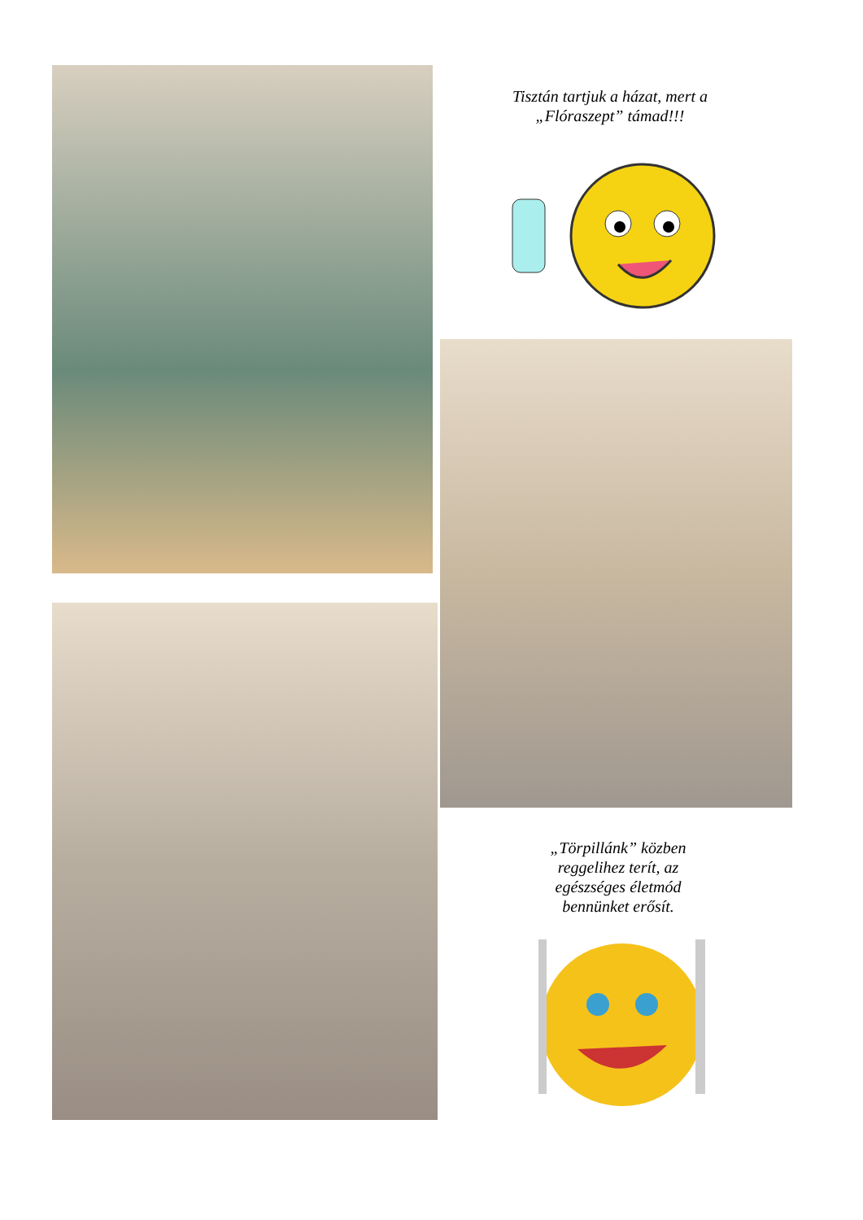Tisztán tartjuk a házat, mert a „Flóraszept” támad!!!
„Törpillánk” közben reggelihez terít, az egészséges életmód bennünket erősít.